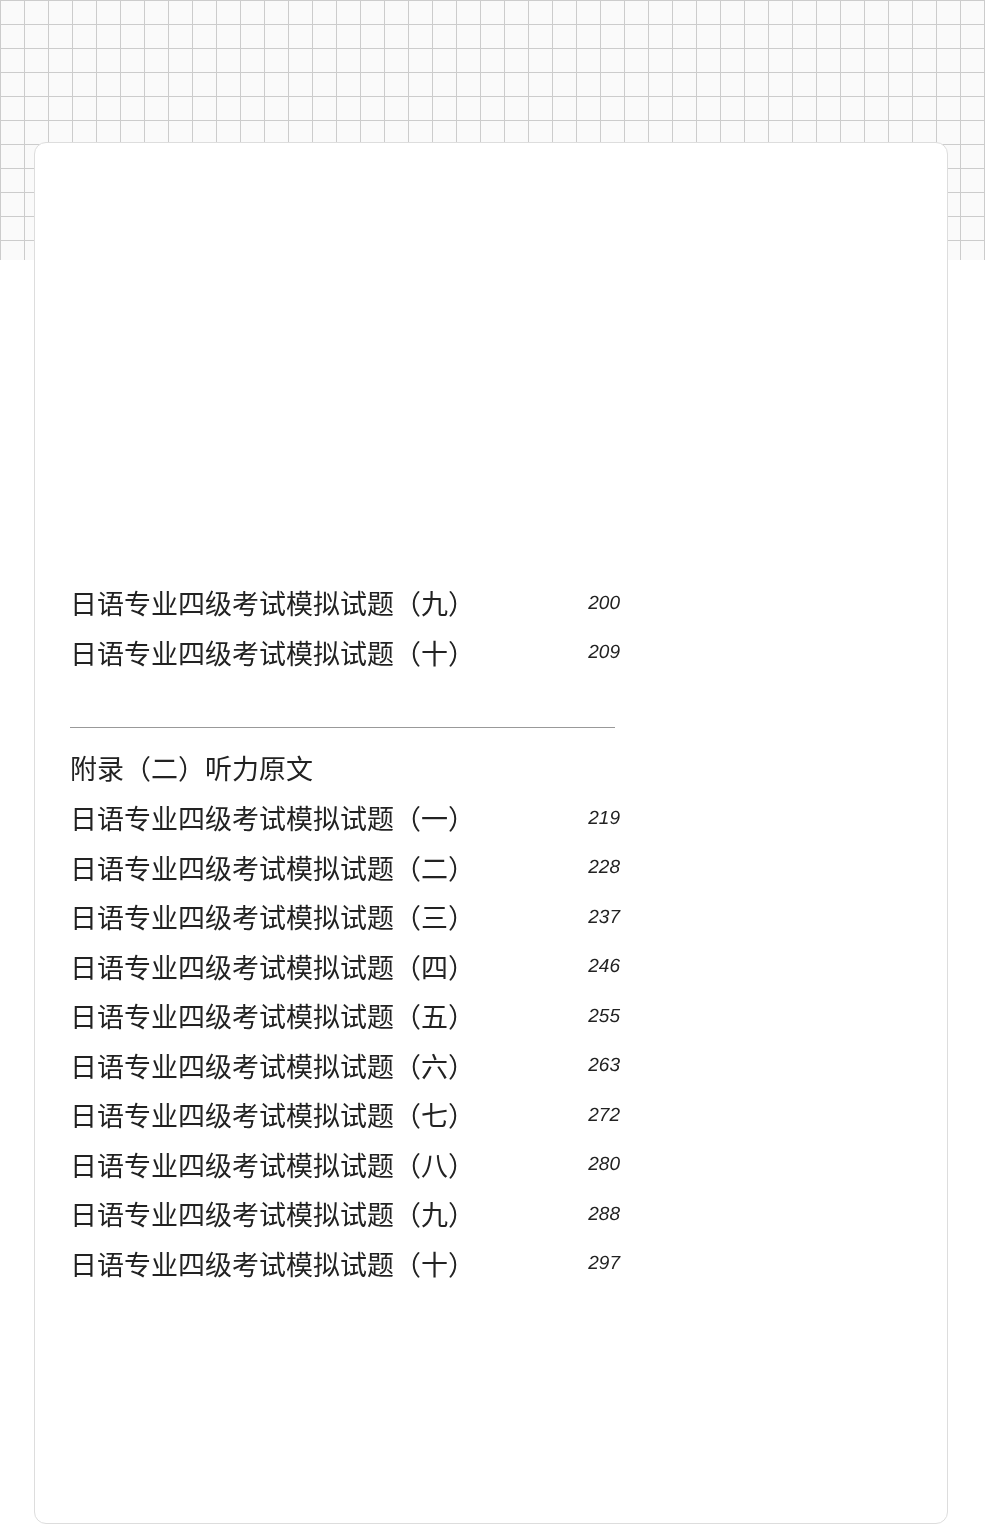日语专业四级考试模拟试题（九） 200
日语专业四级考试模拟试题（十） 209
附录（二）听力原文
日语专业四级考试模拟试题（一） 219
日语专业四级考试模拟试题（二） 228
日语专业四级考试模拟试题（三） 237
日语专业四级考试模拟试题（四） 246
日语专业四级考试模拟试题（五） 255
日语专业四级考试模拟试题（六） 263
日语专业四级考试模拟试题（七） 272
日语专业四级考试模拟试题（八） 280
日语专业四级考试模拟试题（九） 288
日语专业四级考试模拟试题（十） 297